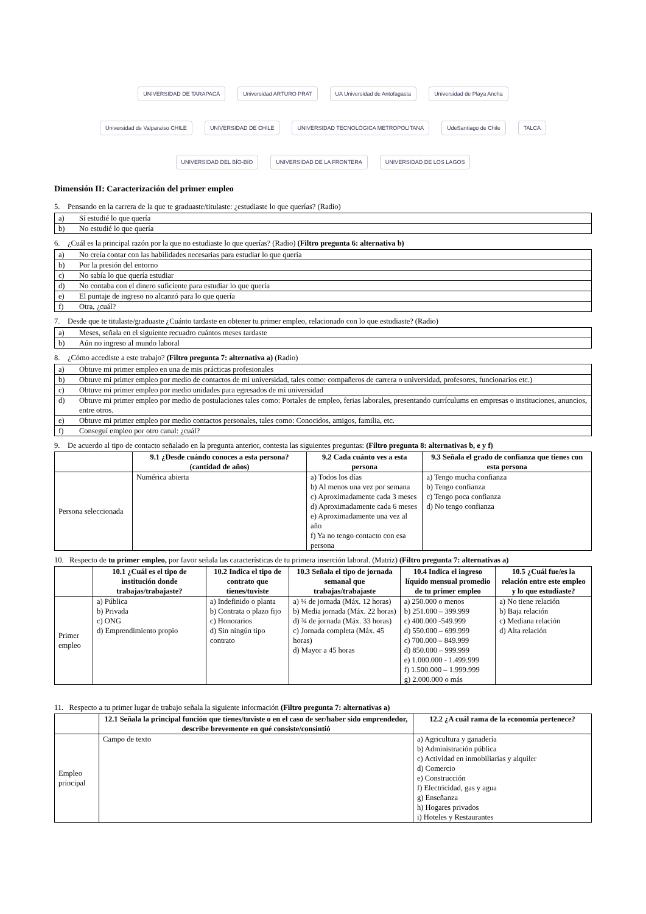UNIVERSIDAD DE TARAPACÁ Universidad ARTURO PRAT UA Universidad de Antofagasta Universidad de Playa Ancha Universidad de Valparaíso CHILE UNIVERSIDAD DE CHILE UNIVERSIDAD TECNOLÓGICA METROPOLITANA UdeSantiago de Chile TALCA UNIVERSIDAD DEL BÍO-BÍO UNIVERSIDAD DE LA FRONTERA UNIVERSIDAD DE LOS LAGOS
Dimensión II: Caracterización del primer empleo
5. Pensando en la carrera de la que te graduaste/titulaste: ¿estudiaste lo que querías? (Radio)
| a) | Sí estudié lo que quería |
| b) | No estudié lo que quería |
6. ¿Cuál es la principal razón por la que no estudiaste lo que querías? (Radio) (Filtro pregunta 6: alternativa b)
| a) | No creía contar con las habilidades necesarias para estudiar lo que quería |
| b) | Por la presión del entorno |
| c) | No sabía lo que quería estudiar |
| d) | No contaba con el dinero suficiente para estudiar lo que quería |
| e) | El puntaje de ingreso no alcanzó para lo que quería |
| f) | Otra, ¿cuál? |
7. Desde que te titulaste/graduaste ¿Cuánto tardaste en obtener tu primer empleo, relacionado con lo que estudiaste? (Radio)
| a) | Meses, señala en el siguiente recuadro cuántos meses tardaste |
| b) | Aún no ingreso al mundo laboral |
8. ¿Cómo accediste a este trabajo? (Filtro pregunta 7: alternativa a) (Radio)
| a) | Obtuve mi primer empleo en una de mis prácticas profesionales |
| b) | Obtuve mi primer empleo por medio de contactos de mi universidad, tales como: compañeros de carrera o universidad, profesores, funcionarios etc.) |
| c) | Obtuve mi primer empleo por medio unidades para egresados de mi universidad |
| d) | Obtuve mi primer empleo por medio de postulaciones tales como: Portales de empleo, ferias laborales, presentando currículums en empresas o instituciones, anuncios, entre otros. |
| e) | Obtuve mi primer empleo por medio contactos personales, tales como: Conocidos, amigos, familia, etc. |
| f) | Conseguí empleo por otro canal: ¿cuál? |
9. De acuerdo al tipo de contacto señalado en la pregunta anterior, contesta las siguientes preguntas: (Filtro pregunta 8: alternativas b, e y f)
| | 9.1 ¿Desde cuándo conoces a esta persona? (cantidad de años) | 9.2 Cada cuánto ves a esta persona | 9.3 Señala el grado de confianza que tienes con esta persona |
| --- | --- | --- | --- |
| Persona seleccionada | Numérica abierta | a) Todos los días b) Al menos una vez por semana c) Aproximadamente cada 3 meses d) Aproximadamente cada 6 meses e) Aproximadamente una vez al año f) Ya no tengo contacto con esa persona | a) Tengo mucha confianza b) Tengo confianza c) Tengo poca confianza d) No tengo confianza |
10. Respecto de tu primer empleo, por favor señala las características de tu primera inserción laboral. (Matriz) (Filtro pregunta 7: alternativas a)
| | 10.1 ¿Cuál es el tipo de institución donde trabajas/trabajaste? | 10.2 Indica el tipo de contrato que tienes/tuviste | 10.3 Señala el tipo de jornada semanal que trabajas/trabajaste | 10.4 Indica el ingreso líquido mensual promedio de tu primer empleo | 10.5 ¿Cuál fue/es la relación entre este empleo y lo que estudiaste? |
| --- | --- | --- | --- | --- | --- |
| Primer empleo | a) Pública b) Privada c) ONG d) Emprendimiento propio | a) Indefinido o planta b) Contrata o plazo fijo c) Honorarios d) Sin ningún tipo contrato | a) ¼ de jornada (Máx. 12 horas) b) Media jornada (Máx. 22 horas) d) ¾ de jornada (Máx. 33 horas) c) Jornada completa (Máx. 45 horas) d) Mayor a 45 horas | a) 250.000 o menos b) 251.000 – 399.999 c) 400.000 -549.999 d) 550.000 – 699.999 c) 700.000 – 849.999 d) 850.000 – 999.999 e) 1.000.000 - 1.499.999 f) 1.500.000 – 1.999.999 g) 2.000.000 o más | a) No tiene relación b) Baja relación c) Mediana relación d) Alta relación |
11. Respecto a tu primer lugar de trabajo señala la siguiente información (Filtro pregunta 7: alternativas a)
| | 12.1 Señala la principal función que tienes/tuviste o en el caso de ser/haber sido emprendedor, describe brevemente en qué consiste/consintió | 12.2 ¿A cuál rama de la economía pertenece? |
| --- | --- | --- |
| Empleo principal | Campo de texto | a) Agricultura y ganadería b) Administración pública c) Actividad en inmobiliarias y alquiler d) Comercio e) Construcción f) Electricidad, gas y agua g) Enseñanza h) Hogares privados i) Hoteles y Restaurantes |